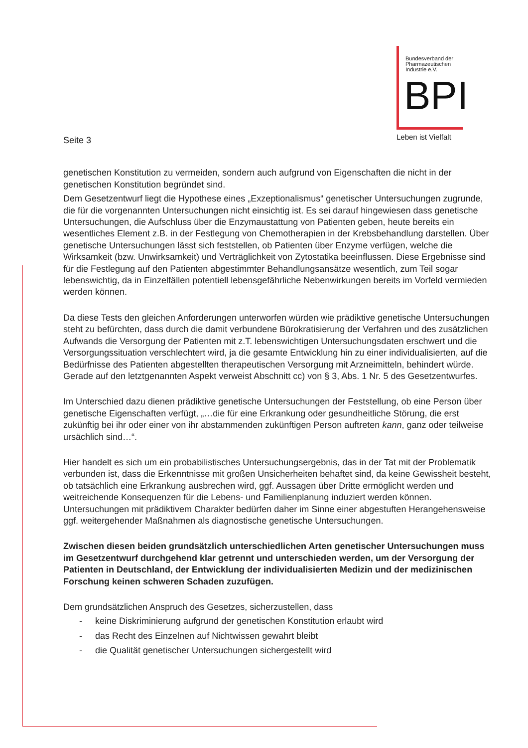Bundesverband der
Pharmazeutischen
Industrie e.V.
BPI
Leben ist Vielfalt
Seite 3
genetischen Konstitution zu vermeiden, sondern auch aufgrund von Eigenschaften die nicht in der genetischen Konstitution begründet sind.
Dem Gesetzentwurf liegt die Hypothese eines „Exzeptionalismus“ genetischer Untersuchungen zugrunde, die für die vorgenannten Untersuchungen nicht einsichtig ist. Es sei darauf hingewiesen dass genetische Untersuchungen, die Aufschluss über die Enzymaustattung von Patienten geben, heute bereits ein wesentliches Element z.B. in der Festlegung von Chemotherapien in der Krebsbehandlung darstellen. Über genetische Untersuchungen lässt sich feststellen, ob Patienten über Enzyme verfügen, welche die Wirksamkeit (bzw. Unwirksamkeit) und Verträglichkeit von Zytostatika beeinflussen. Diese Ergebnisse sind für die Festlegung auf den Patienten abgestimmter Behandlungsansätze wesentlich, zum Teil sogar lebenswichtig, da in Einzelfällen potentiell lebensgefährliche Nebenwirkungen bereits im Vorfeld vermieden werden können.
Da diese Tests den gleichen Anforderungen unterworfen würden wie prädiktive genetische Untersuchungen steht zu befürchten, dass durch die damit verbundene Bürokratisierung der Verfahren und des zusätzlichen Aufwands die Versorgung der Patienten mit z.T. lebenswichtigen Untersuchungsdaten erschwert und die Versorgungssituation verschlechtert wird, ja die gesamte Entwicklung hin zu einer individualisierten, auf die Bedürfnisse des Patienten abgestellten therapeutischen Versorgung mit Arzneimitteln, behindert würde. Gerade auf den letztgenannten Aspekt verweist Abschnitt cc) von § 3, Abs. 1 Nr. 5 des Gesetzentwurfes.
Im Unterschied dazu dienen prädiktive genetische Untersuchungen der Feststellung, ob eine Person über genetische Eigenschaften verfügt, „…die für eine Erkrankung oder gesundheitliche Störung, die erst zukünftig bei ihr oder einer von ihr abstammenden zukünftigen Person auftreten kann, ganz oder teilweise ursächlich sind…“.
Hier handelt es sich um ein probabilistisches Untersuchungsergebnis, das in der Tat mit der Problematik verbunden ist, dass die Erkenntnisse mit großen Unsicherheiten behaftet sind, da keine Gewissheit besteht, ob tatsächlich eine Erkrankung ausbrechen wird, ggf. Aussagen über Dritte ermöglicht werden und weitreichende Konsequenzen für die Lebens- und Familienplanung induziert werden können. Untersuchungen mit prädiktivem Charakter bedürfen daher im Sinne einer abgestuften Herangehensweise ggf. weitergehender Maßnahmen als diagnostische genetische Untersuchungen.
Zwischen diesen beiden grundsätzlich unterschiedlichen Arten genetischer Untersuchungen muss im Gesetzentwurf durchgehend klar getrennt und unterschieden werden, um der Versorgung der Patienten in Deutschland, der Entwicklung der individualisierten Medizin und der medizinischen Forschung keinen schweren Schaden zuzufügen.
Dem grundsätzlichen Anspruch des Gesetzes, sicherzustellen, dass
- keine Diskriminierung aufgrund der genetischen Konstitution erlaubt wird
- das Recht des Einzelnen auf Nichtwissen gewahrt bleibt
- die Qualität genetischer Untersuchungen sichergestellt wird